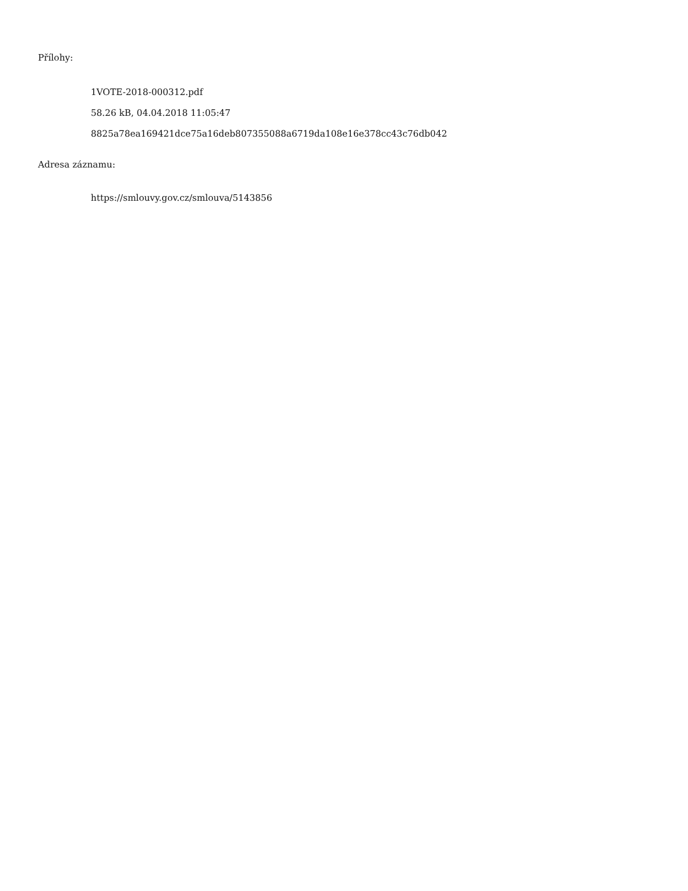Přílohy:
1VOTE-2018-000312.pdf
58.26 kB, 04.04.2018 11:05:47
8825a78ea169421dce75a16deb807355088a6719da108e16e378cc43c76db042
Adresa záznamu:
https://smlouvy.gov.cz/smlouva/5143856